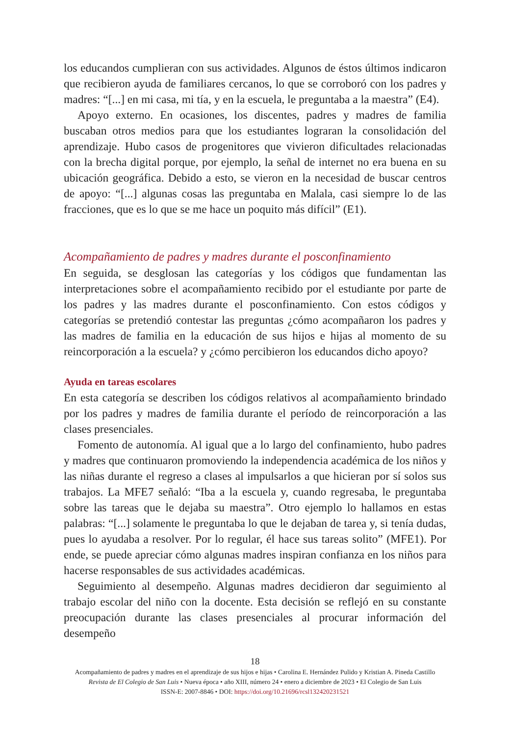los educandos cumplieran con sus actividades. Algunos de éstos últimos indicaron que recibieron ayuda de familiares cercanos, lo que se corroboró con los padres y madres: “[...] en mi casa, mi tía, y en la escuela, le preguntaba a la maestra” (E4).
Apoyo externo. En ocasiones, los discentes, padres y madres de familia buscaban otros medios para que los estudiantes lograran la consolidación del aprendizaje. Hubo casos de progenitores que vivieron dificultades relacionadas con la brecha digital porque, por ejemplo, la señal de internet no era buena en su ubicación geográfica. Debido a esto, se vieron en la necesidad de buscar centros de apoyo: “[...] algunas cosas las preguntaba en Malala, casi siempre lo de las fracciones, que es lo que se me hace un poquito más difícil” (E1).
Acompañamiento de padres y madres durante el posconfinamiento
En seguida, se desglosan las categorías y los códigos que fundamentan las interpretaciones sobre el acompañamiento recibido por el estudiante por parte de los padres y las madres durante el posconfinamiento. Con estos códigos y categorías se pretendió contestar las preguntas ¿cómo acompañaron los padres y las madres de familia en la educación de sus hijos e hijas al momento de su reincorporación a la escuela? y ¿cómo percibieron los educandos dicho apoyo?
Ayuda en tareas escolares
En esta categoría se describen los códigos relativos al acompañamiento brindado por los padres y madres de familia durante el período de reincorporación a las clases presenciales.
Fomento de autonomía. Al igual que a lo largo del confinamiento, hubo padres y madres que continuaron promoviendo la independencia académica de los niños y las niñas durante el regreso a clases al impulsarlos a que hicieran por sí solos sus trabajos. La MFE7 señaló: “Iba a la escuela y, cuando regresaba, le preguntaba sobre las tareas que le dejaba su maestra”. Otro ejemplo lo hallamos en estas palabras: “[...] solamente le preguntaba lo que le dejaban de tarea y, si tenía dudas, pues lo ayudaba a resolver. Por lo regular, él hace sus tareas solito” (MFE1). Por ende, se puede apreciar cómo algunas madres inspiran confianza en los niños para hacerse responsables de sus actividades académicas.
Seguimiento al desempeño. Algunas madres decidieron dar seguimiento al trabajo escolar del niño con la docente. Esta decisión se reflejó en su constante preocupación durante las clases presenciales al procurar información del desempeño
18
Acompañamiento de padres y madres en el aprendizaje de sus hijos e hijas • Carolina E. Hernández Pulido y Kristian A. Pineda Castillo
Revista de El Colegio de San Luis • Nueva época • año XIII, número 24 • enero a diciembre de 2023 • El Colegio de San Luis
ISSN-E: 2007-8846 • DOI: https://doi.org/10.21696/rcsl132420231521